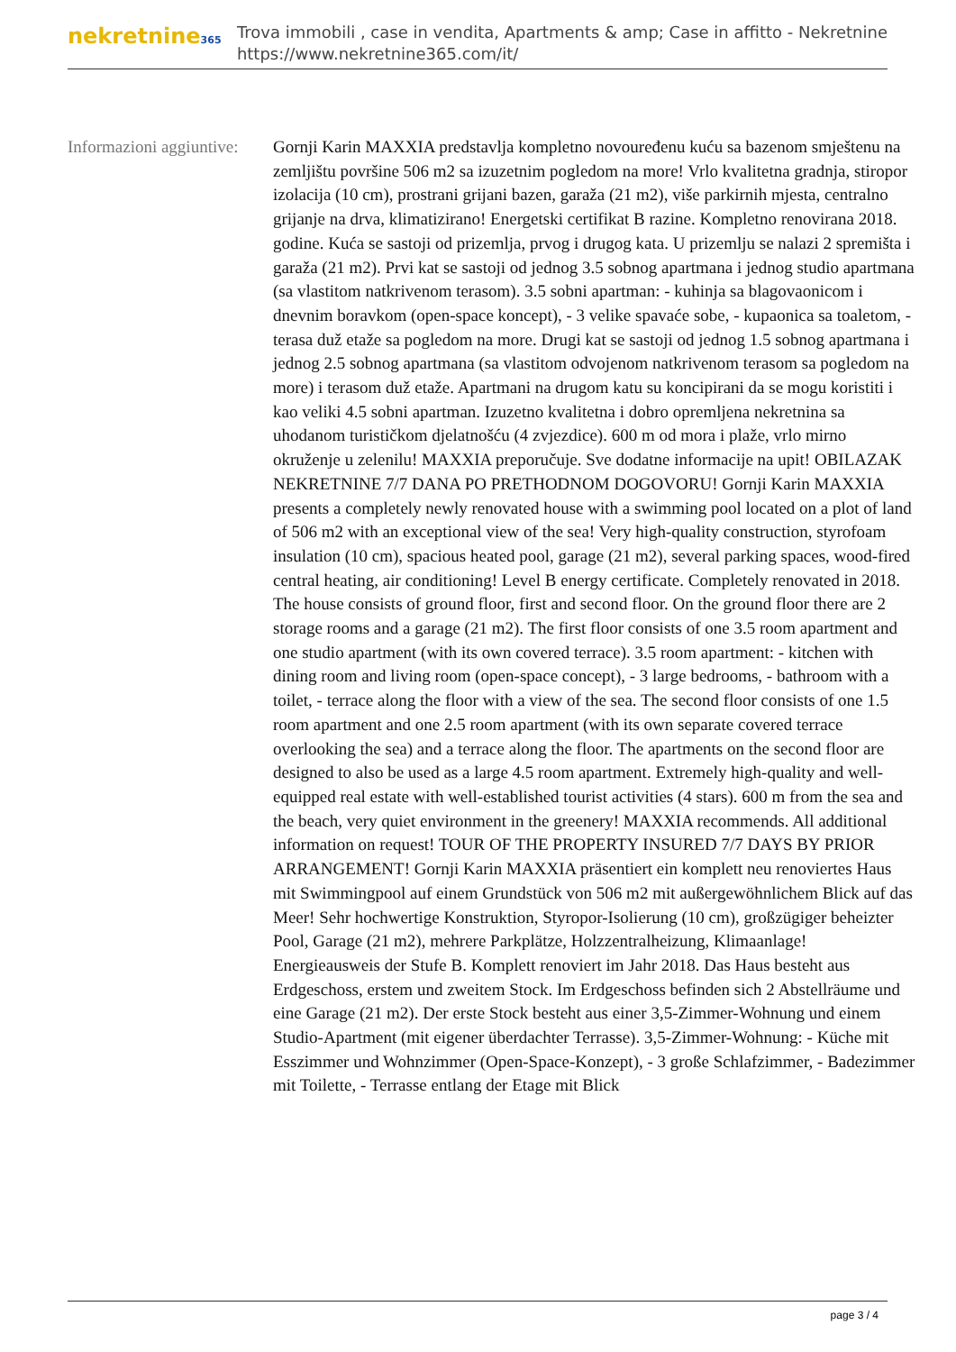nekretnine365
Trova immobili , case in vendita, Apartments & amp; Case in affitto - Nekretnine
https://www.nekretnine365.com/it/
Informazioni aggiuntive:
Gornji Karin MAXXIA predstavlja kompletno novouređenu kuću sa bazenom smještenu na zemljištu površine 506 m2 sa izuzetnim pogledom na more! Vrlo kvalitetna gradnja, stiropor izolacija (10 cm), prostrani grijani bazen, garaža (21 m2), više parkirnih mjesta, centralno grijanje na drva, klimatizirano! Energetski certifikat B razine. Kompletno renovirana 2018. godine. Kuća se sastoji od prizemlja, prvog i drugog kata. U prizemlju se nalazi 2 spremišta i garaža (21 m2). Prvi kat se sastoji od jednog 3.5 sobnog apartmana i jednog studio apartmana (sa vlastitom natkrivenom terasom). 3.5 sobni apartman: - kuhinja sa blagovaonicom i dnevnim boravkom (open-space koncept), - 3 velike spavaće sobe, - kupaonica sa toaletom, - terasa duž etaže sa pogledom na more. Drugi kat se sastoji od jednog 1.5 sobnog apartmana i jednog 2.5 sobnog apartmana (sa vlastitom odvojenom natkrivenom terasom sa pogledom na more) i terasom duž etaže. Apartmani na drugom katu su koncipirani da se mogu koristiti i kao veliki 4.5 sobni apartman. Izuzetno kvalitetna i dobro opremljena nekretnina sa uhodanom turističkom djelatnošću (4 zvjezdice). 600 m od mora i plaže, vrlo mirno okruženje u zelenilu! MAXXIA preporučuje. Sve dodatne informacije na upit! OBILAZAK NEKRETNINE 7/7 DANA PO PRETHODNOM DOGOVORU! Gornji Karin MAXXIA presents a completely newly renovated house with a swimming pool located on a plot of land of 506 m2 with an exceptional view of the sea! Very high-quality construction, styrofoam insulation (10 cm), spacious heated pool, garage (21 m2), several parking spaces, wood-fired central heating, air conditioning! Level B energy certificate. Completely renovated in 2018. The house consists of ground floor, first and second floor. On the ground floor there are 2 storage rooms and a garage (21 m2). The first floor consists of one 3.5 room apartment and one studio apartment (with its own covered terrace). 3.5 room apartment: - kitchen with dining room and living room (open-space concept), - 3 large bedrooms, - bathroom with a toilet, - terrace along the floor with a view of the sea. The second floor consists of one 1.5 room apartment and one 2.5 room apartment (with its own separate covered terrace overlooking the sea) and a terrace along the floor. The apartments on the second floor are designed to also be used as a large 4.5 room apartment. Extremely high-quality and well-equipped real estate with well-established tourist activities (4 stars). 600 m from the sea and the beach, very quiet environment in the greenery! MAXXIA recommends. All additional information on request! TOUR OF THE PROPERTY INSURED 7/7 DAYS BY PRIOR ARRANGEMENT! Gornji Karin MAXXIA präsentiert ein komplett neu renoviertes Haus mit Swimmingpool auf einem Grundstück von 506 m2 mit außergewöhnlichem Blick auf das Meer! Sehr hochwertige Konstruktion, Styropor-Isolierung (10 cm), großzügiger beheizter Pool, Garage (21 m2), mehrere Parkplätze, Holzzentralheizung, Klimaanlage! Energieausweis der Stufe B. Komplett renoviert im Jahr 2018. Das Haus besteht aus Erdgeschoss, erstem und zweitem Stock. Im Erdgeschoss befinden sich 2 Abstellräume und eine Garage (21 m2). Der erste Stock besteht aus einer 3,5-Zimmer-Wohnung und einem Studio-Apartment (mit eigener überdachter Terrasse). 3,5-Zimmer-Wohnung: - Küche mit Esszimmer und Wohnzimmer (Open-Space-Konzept), - 3 große Schlafzimmer, - Badezimmer mit Toilette, - Terrasse entlang der Etage mit Blick
page 3 / 4